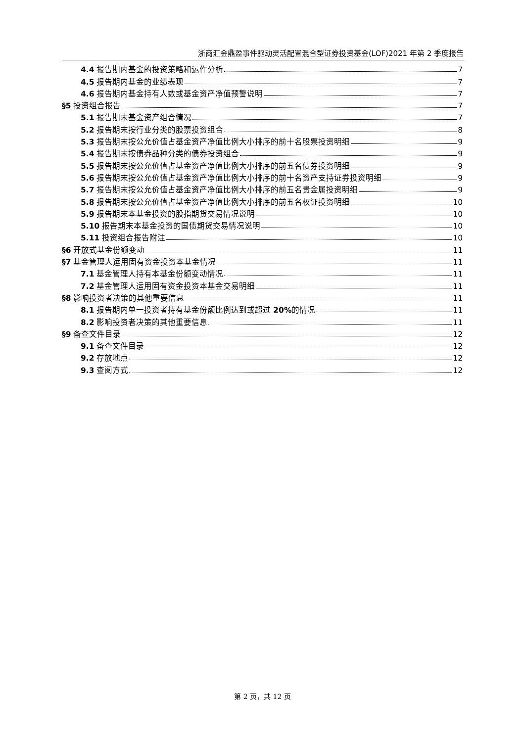浙商汇金鼎盈事件驱动灵活配置混合型证券投资基金(LOF)2021 年第 2 季度报告
4.4 报告期内基金的投资策略和运作分析 7
4.5 报告期内基金的业绩表现 7
4.6 报告期内基金持有人数或基金资产净值预警说明 7
§5 投资组合报告 7
5.1 报告期末基金资产组合情况 7
5.2 报告期末按行业分类的股票投资组合 8
5.3 报告期末按公允价值占基金资产净值比例大小排序的前十名股票投资明细 9
5.4 报告期末按债券品种分类的债券投资组合 9
5.5 报告期末按公允价值占基金资产净值比例大小排序的前五名债券投资明细 9
5.6 报告期末按公允价值占基金资产净值比例大小排序的前十名资产支持证券投资明细 9
5.7 报告期末按公允价值占基金资产净值比例大小排序的前五名贵金属投资明细 9
5.8 报告期末按公允价值占基金资产净值比例大小排序的前五名权证投资明细 10
5.9 报告期末本基金投资的股指期货交易情况说明 10
5.10 报告期末本基金投资的国债期货交易情况说明 10
5.11 投资组合报告附注 10
§6 开放式基金份额变动 11
§7 基金管理人运用固有资金投资本基金情况 11
7.1 基金管理人持有本基金份额变动情况 11
7.2 基金管理人运用固有资金投资本基金交易明细 11
§8 影响投资者决策的其他重要信息 11
8.1 报告期内单一投资者持有基金份额比例达到或超过 20% 的情况 11
8.2 影响投资者决策的其他重要信息 11
§9 备查文件目录 12
9.1 备查文件目录 12
9.2 存放地点 12
9.3 查阅方式 12
第 2 页，共 12 页